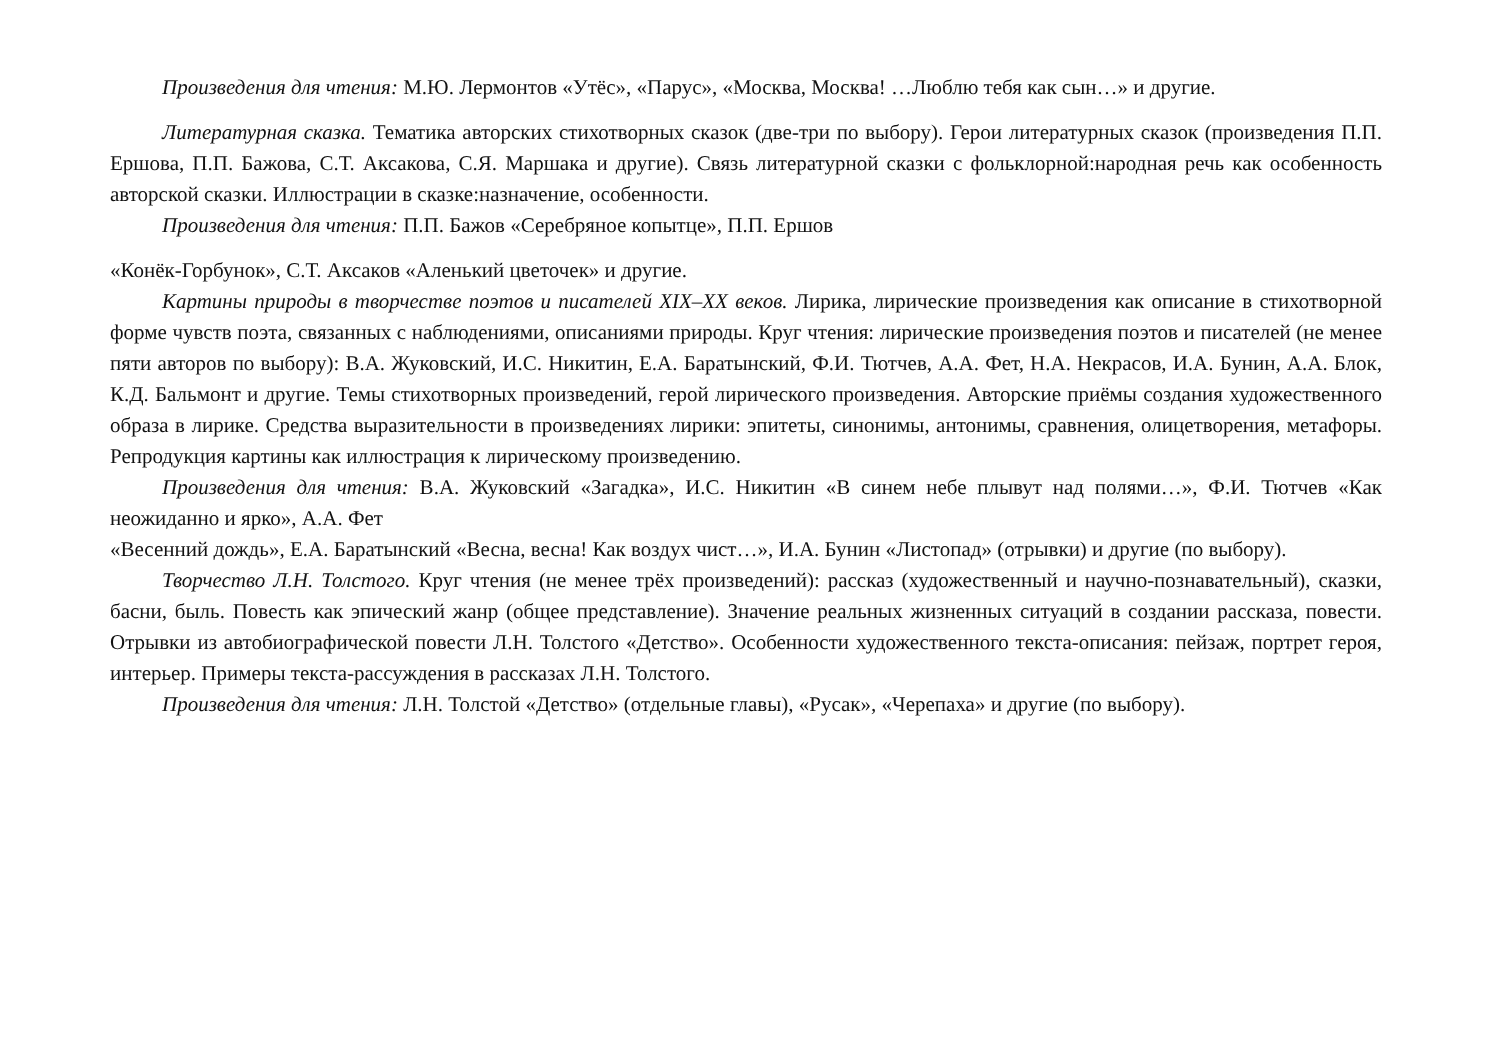Произведения для чтения: М.Ю. Лермонтов «Утёс», «Парус», «Москва, Москва! …Люблю тебя как сын…» и другие.
Литературная сказка. Тематика авторских стихотворных сказок (две-три по выбору). Герои литературных сказок (произведения П.П. Ершова, П.П. Бажова, С.Т. Аксакова, С.Я. Маршака и другие). Связь литературной сказки с фольклорной:народная речь как особенность авторской сказки. Иллюстрации в сказке:назначение, особенности.
Произведения для чтения: П.П. Бажов «Серебряное копытце», П.П. Ершов
«Конёк-Горбунок», С.Т. Аксаков «Аленький цветочек» и другие.
Картины природы в творчестве поэтов и писателей XIX–XX веков. Лирика, лирические произведения как описание в стихотворной форме чувств поэта, связанных с наблюдениями, описаниями природы. Круг чтения: лирические произведения поэтов и писателей (не менее пяти авторов по выбору): В.А. Жуковский, И.С. Никитин, Е.А. Баратынский, Ф.И. Тютчев, А.А. Фет, Н.А. Некрасов, И.А. Бунин, А.А. Блок, К.Д. Бальмонт и другие. Темы стихотворных произведений, герой лирического произведения. Авторские приёмы создания художественного образа в лирике. Средства выразительности в произведениях лирики: эпитеты, синонимы, антонимы, сравнения, олицетворения, метафоры. Репродукция картины как иллюстрация к лирическому произведению.
Произведения для чтения: В.А. Жуковский «Загадка», И.С. Никитин «В синем небе плывут над полями…», Ф.И. Тютчев «Как неожиданно и ярко», А.А. Фет
«Весенний дождь», Е.А. Баратынский «Весна, весна! Как воздух чист…», И.А. Бунин «Листопад» (отрывки) и другие (по выбору).
Творчество Л.Н. Толстого. Круг чтения (не менее трёх произведений): рассказ (художественный и научно-познавательный), сказки, басни, быль. Повесть как эпический жанр (общее представление). Значение реальных жизненных ситуаций в создании рассказа, повести. Отрывки из автобиографической повести Л.Н. Толстого «Детство». Особенности художественного текста-описания: пейзаж, портрет героя, интерьер. Примеры текста-рассуждения в рассказах Л.Н. Толстого.
Произведения для чтения: Л.Н. Толстой «Детство» (отдельные главы), «Русак», «Черепаха» и другие (по выбору).